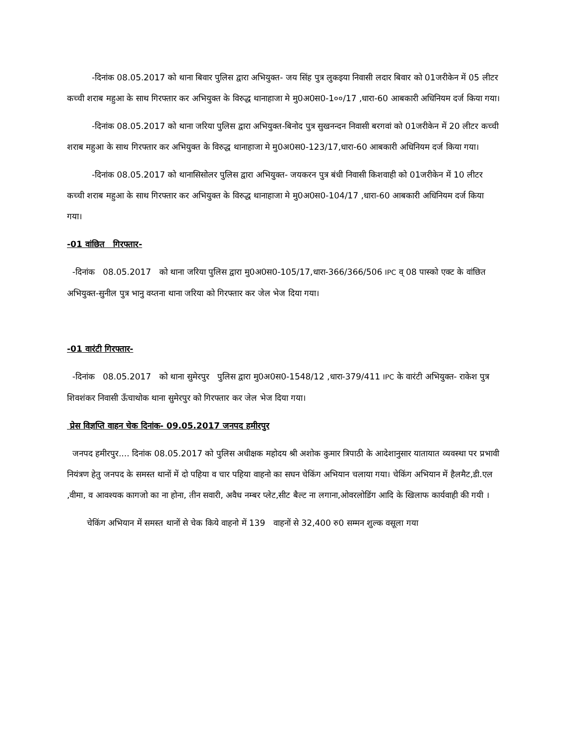-दिनांक 08.05.2017 को थाना बिवार पुलिस द्वारा अभियुक्त- जय सिंह पुत्र लुकइया निवासी लदार बिवार को 01जरीकेन में 05 लीटर कच्ची शराब महुआ के साथ गिरफ्तार कर अभियुक्त के विरुद्ध थानाहाजा मे मु0अ0स0-1००/17 ,धारा-60 आबकारी अधिनियम दर्ज किया गया।
-दिनांक 08.05.2017 को थाना जरिया पुलिस द्वारा अभियुक्त-बिनोद पुत्र सुखनन्दन निवासी बरगवां को 01जरीकेन में 20 लीटर कच्ची शराब महुआ के साथ गिरफ्तार कर अभियुक्त के विरुद्ध थानाहाजा मे मु0अ0स0-123/17,धारा-60 आबकारी अधिनियम दर्ज किया गया।
-दिनांक 08.05.2017 को थानासिसोलर पुलिस द्वारा अभियुक्त- जयकरन पुत्र बंधी निवासी किशवाही को 01जरीकेन में 10 लीटर कच्ची शराब महुआ के साथ गिरफ्तार कर अभियुक्त के विरुद्ध थानाहाजा मे मु0अ0स0-104/17 ,धारा-60 आबकारी अधिनियम दर्ज किया गया।
-01 वांछित गिरफ्तार-
-दिनांक 08.05.2017 को थाना जरिया पुलिस द्वारा मु0अ0स0-105/17,धारा-366/366/506 IPC व् 08 पास्को एक्ट के वांछित अभियुक्त-सुनील पुत्र भानु वय्तना थाना जरिया को गिरफ्तार कर जेल भेज दिया गया।
-01 वारंटी गिरफ्तार-
-दिनांक 08.05.2017 को थाना सुमेरपुर पुलिस द्वारा मु0अ0स0-1548/12 ,धारा-379/411 IPC के वारंटी अभियुक्त- राकेश पुत्र शिवशंकर निवासी ऊँचाथोक थाना सुमेरपुर को गिरफ्तार कर जेल भेज दिया गया।
प्रेस विज्ञप्ति वाहन चेक दिनांक- 09.05.2017 जनपद हमीरपुर
जनपद हमीरपुर.... दिनांक 08.05.2017 को पुलिस अधीक्षक महोदय श्री अशोक कुमार त्रिपाठी के आदेशानुसार यातायात व्यवस्था पर प्रभावी नियंत्रण हेतु जनपद के समस्त थानों में दो पहिया व चार पहिया वाहनो का सघन चेकिंग अभियान चलाया गया। चेकिंग अभियान में हैलमैट,डी.एल ,वीमा, व आवश्यक कागजो का ना होना, तीन सवारी, अवैध नम्बर प्लेट,सीट बैल्ट ना लगाना,ओवरलोडिंग आदि के खिलाफ कार्यवाही की गयी ।
चेकिंग अभियान में समस्त थानों से चेक किये वाहनो में 139 वाहनों से 32,400 रु0 सम्मन शुल्क वसूला गया